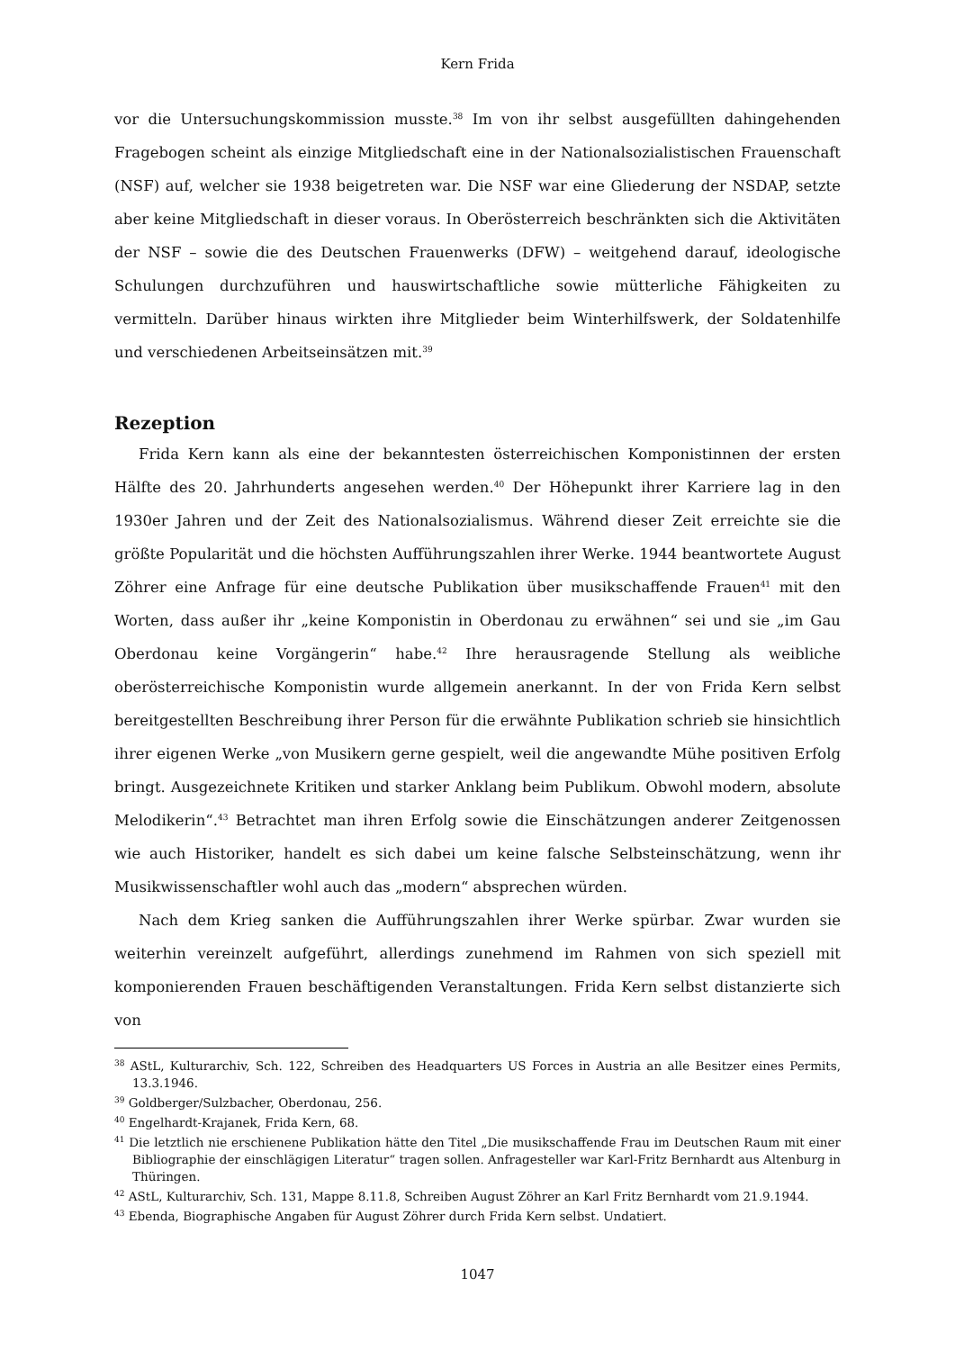Kern Frida
vor die Untersuchungskommission musste.<sup>38</sup> Im von ihr selbst ausgefüllten dahingehenden Fragebogen scheint als einzige Mitgliedschaft eine in der Nationalsozialistischen Frauenschaft (NSF) auf, welcher sie 1938 beigetreten war. Die NSF war eine Gliederung der NSDAP, setzte aber keine Mitgliedschaft in dieser voraus. In Oberösterreich beschränkten sich die Aktivitäten der NSF – sowie die des Deutschen Frauenwerks (DFW) – weitgehend darauf, ideologische Schulungen durchzuführen und hauswirtschaftliche sowie mütterliche Fähigkeiten zu vermitteln. Darüber hinaus wirkten ihre Mitglieder beim Winterhilfswerk, der Soldatenhilfe und verschiedenen Arbeitseinsätzen mit.<sup>39</sup>
Rezeption
Frida Kern kann als eine der bekanntesten österreichischen Komponistinnen der ersten Hälfte des 20. Jahrhunderts angesehen werden.<sup>40</sup> Der Höhepunkt ihrer Karriere lag in den 1930er Jahren und der Zeit des Nationalsozialismus. Während dieser Zeit erreichte sie die größte Popularität und die höchsten Aufführungszahlen ihrer Werke. 1944 beantwortete August Zöhrer eine Anfrage für eine deutsche Publikation über musikschaffende Frauen<sup>41</sup> mit den Worten, dass außer ihr „keine Komponistin in Oberdonau zu erwähnen“ sei und sie „im Gau Oberdonau keine Vorgängerin“ habe.<sup>42</sup> Ihre herausragende Stellung als weibliche oberösterreichische Komponistin wurde allgemein anerkannt. In der von Frida Kern selbst bereitgestellten Beschreibung ihrer Person für die erwähnte Publikation schrieb sie hinsichtlich ihrer eigenen Werke „von Musikern gerne gespielt, weil die angewandte Mühe positiven Erfolg bringt. Ausgezeichnete Kritiken und starker Anklang beim Publikum. Obwohl modern, absolute Melodikerin“.<sup>43</sup> Betrachtet man ihren Erfolg sowie die Einschätzungen anderer Zeitgenossen wie auch Historiker, handelt es sich dabei um keine falsche Selbsteinschätzung, wenn ihr Musikwissenschaftler wohl auch das „modern“ absprechen würden.
Nach dem Krieg sanken die Aufführungszahlen ihrer Werke spürbar. Zwar wurden sie weiterhin vereinzelt aufgeführt, allerdings zunehmend im Rahmen von sich speziell mit komponierenden Frauen beschäftigenden Veranstaltungen. Frida Kern selbst distanzierte sich von
<sup>38</sup> AStL, Kulturarchiv, Sch. 122, Schreiben des Headquarters US Forces in Austria an alle Besitzer eines Permits, 13.3.1946.
<sup>39</sup> Goldberger/Sulzbacher, Oberdonau, 256.
<sup>40</sup> Engelhardt-Krajanek, Frida Kern, 68.
<sup>41</sup> Die letztlich nie erschienene Publikation hätte den Titel „Die musikschaffende Frau im Deutschen Raum mit einer Bibliographie der einschlägigen Literatur“ tragen sollen. Anfragesteller war Karl-Fritz Bernhardt aus Altenburg in Thüringen.
<sup>42</sup> AStL, Kulturarchiv, Sch. 131, Mappe 8.11.8, Schreiben August Zöhrer an Karl Fritz Bernhardt vom 21.9.1944.
<sup>43</sup> Ebenda, Biographische Angaben für August Zöhrer durch Frida Kern selbst. Undatiert.
1047